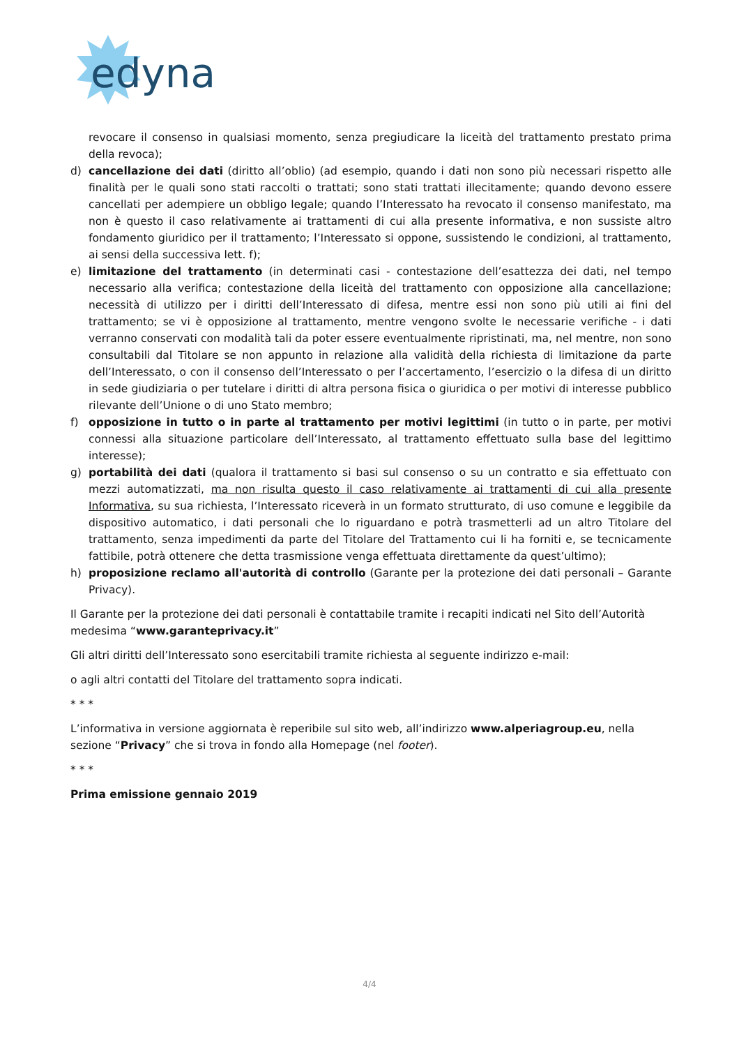edyna
revocare il consenso in qualsiasi momento, senza pregiudicare la liceità del trattamento prestato prima della revoca);
d) cancellazione dei dati (diritto all’oblio) (ad esempio, quando i dati non sono più necessari rispetto alle finalità per le quali sono stati raccolti o trattati; sono stati trattati illecitamente; quando devono essere cancellati per adempiere un obbligo legale; quando l’Interessato ha revocato il consenso manifestato, ma non è questo il caso relativamente ai trattamenti di cui alla presente informativa, e non sussiste altro fondamento giuridico per il trattamento; l’Interessato si oppone, sussistendo le condizioni, al trattamento, ai sensi della successiva lett. f);
e) limitazione del trattamento (in determinati casi - contestazione dell’esattezza dei dati, nel tempo necessario alla verifica; contestazione della liceità del trattamento con opposizione alla cancellazione; necessità di utilizzo per i diritti dell’Interessato di difesa, mentre essi non sono più utili ai fini del trattamento; se vi è opposizione al trattamento, mentre vengono svolte le necessarie verifiche - i dati verranno conservati con modalità tali da poter essere eventualmente ripristinati, ma, nel mentre, non sono consultabili dal Titolare se non appunto in relazione alla validità della richiesta di limitazione da parte dell’Interessato, o con il consenso dell’Interessato o per l’accertamento, l’esercizio o la difesa di un diritto in sede giudiziaria o per tutelare i diritti di altra persona fisica o giuridica o per motivi di interesse pubblico rilevante dell’Unione o di uno Stato membro;
f) opposizione in tutto o in parte al trattamento per motivi legittimi (in tutto o in parte, per motivi connessi alla situazione particolare dell’Interessato, al trattamento effettuato sulla base del legittimo interesse);
g) portabilità dei dati (qualora il trattamento si basi sul consenso o su un contratto e sia effettuato con mezzi automatizzati, ma non risulta questo il caso relativamente ai trattamenti di cui alla presente Informativa, su sua richiesta, l’Interessato riceverà in un formato strutturato, di uso comune e leggibile da dispositivo automatico, i dati personali che lo riguardano e potrà trasmetterli ad un altro Titolare del trattamento, senza impedimenti da parte del Titolare del Trattamento cui li ha forniti e, se tecnicamente fattibile, potrà ottenere che detta trasmissione venga effettuata direttamente da quest’ultimo);
h) proposizione reclamo all'autorità di controllo (Garante per la protezione dei dati personali – Garante Privacy).
Il Garante per la protezione dei dati personali è contattabile tramite i recapiti indicati nel Sito dell’Autorità medesima “www.garanteprivacy.it”
Gli altri diritti dell’Interessato sono esercitabili tramite richiesta al seguente indirizzo e-mail:
o agli altri contatti del Titolare del trattamento sopra indicati.
* * *
L’informativa in versione aggiornata è reperibile sul sito web, all’indirizzo www.alperiagroup.eu, nella sezione “Privacy” che si trova in fondo alla Homepage (nel footer).
* * *
Prima emissione gennaio 2019
4/4